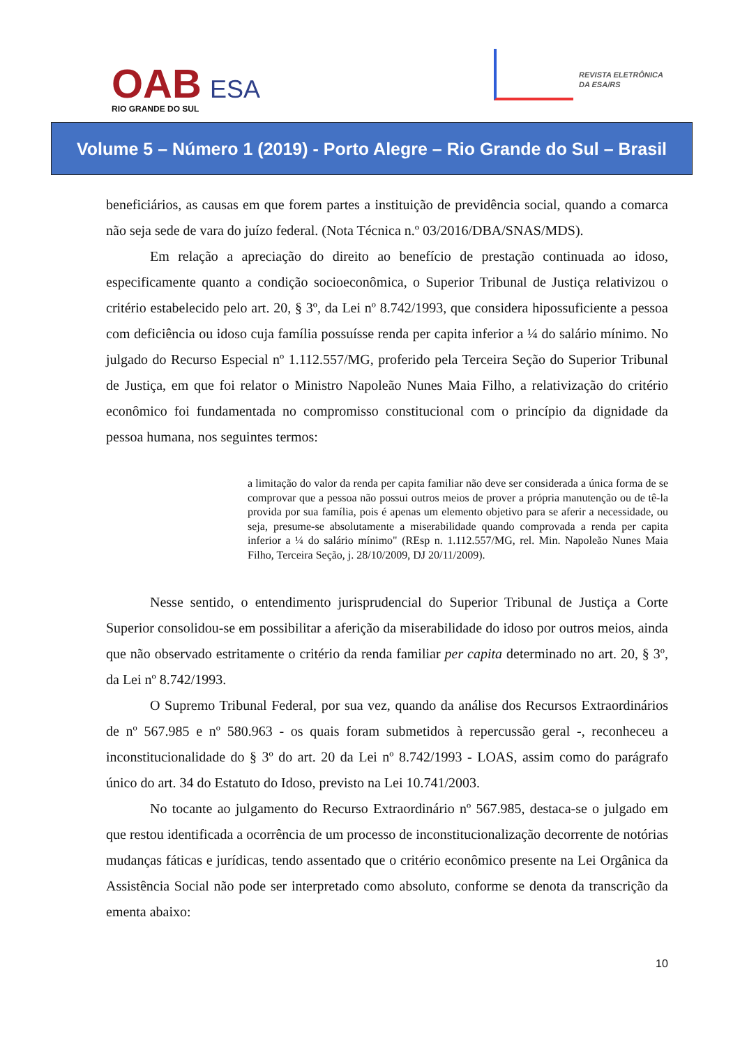OAB ESA
RIO GRANDE DO SUL
REVISTA ELETRÔNICA
DA ESA/RS
Volume 5 – Número 1 (2019) - Porto Alegre – Rio Grande do Sul – Brasil
beneficiários, as causas em que forem partes a instituição de previdência social, quando a comarca não seja sede de vara do juízo federal. (Nota Técnica n.º 03/2016/DBA/SNAS/MDS).
Em relação a apreciação do direito ao benefício de prestação continuada ao idoso, especificamente quanto a condição socioeconômica, o Superior Tribunal de Justiça relativizou o critério estabelecido pelo art. 20, § 3º, da Lei nº 8.742/1993, que considera hipossuficiente a pessoa com deficiência ou idoso cuja família possuísse renda per capita inferior a ¼ do salário mínimo. No julgado do Recurso Especial nº 1.112.557/MG, proferido pela Terceira Seção do Superior Tribunal de Justiça, em que foi relator o Ministro Napoleão Nunes Maia Filho, a relativização do critério econômico foi fundamentada no compromisso constitucional com o princípio da dignidade da pessoa humana, nos seguintes termos:
a limitação do valor da renda per capita familiar não deve ser considerada a única forma de se comprovar que a pessoa não possui outros meios de prover a própria manutenção ou de tê-la provida por sua família, pois é apenas um elemento objetivo para se aferir a necessidade, ou seja, presume-se absolutamente a miserabilidade quando comprovada a renda per capita inferior a ¼ do salário mínimo" (REsp n. 1.112.557/MG, rel. Min. Napoleão Nunes Maia Filho, Terceira Seção, j. 28/10/2009, DJ 20/11/2009).
Nesse sentido, o entendimento jurisprudencial do Superior Tribunal de Justiça a Corte Superior consolidou-se em possibilitar a aferição da miserabilidade do idoso por outros meios, ainda que não observado estritamente o critério da renda familiar per capita determinado no art. 20, § 3º, da Lei nº 8.742/1993.
O Supremo Tribunal Federal, por sua vez, quando da análise dos Recursos Extraordinários de nº 567.985 e nº 580.963 - os quais foram submetidos à repercussão geral -, reconheceu a inconstitucionalidade do § 3º do art. 20 da Lei nº 8.742/1993 - LOAS, assim como do parágrafo único do art. 34 do Estatuto do Idoso, previsto na Lei 10.741/2003.
No tocante ao julgamento do Recurso Extraordinário nº 567.985, destaca-se o julgado em que restou identificada a ocorrência de um processo de inconstitucionalização decorrente de notórias mudanças fáticas e jurídicas, tendo assentado que o critério econômico presente na Lei Orgânica da Assistência Social não pode ser interpretado como absoluto, conforme se denota da transcrição da ementa abaixo:
10